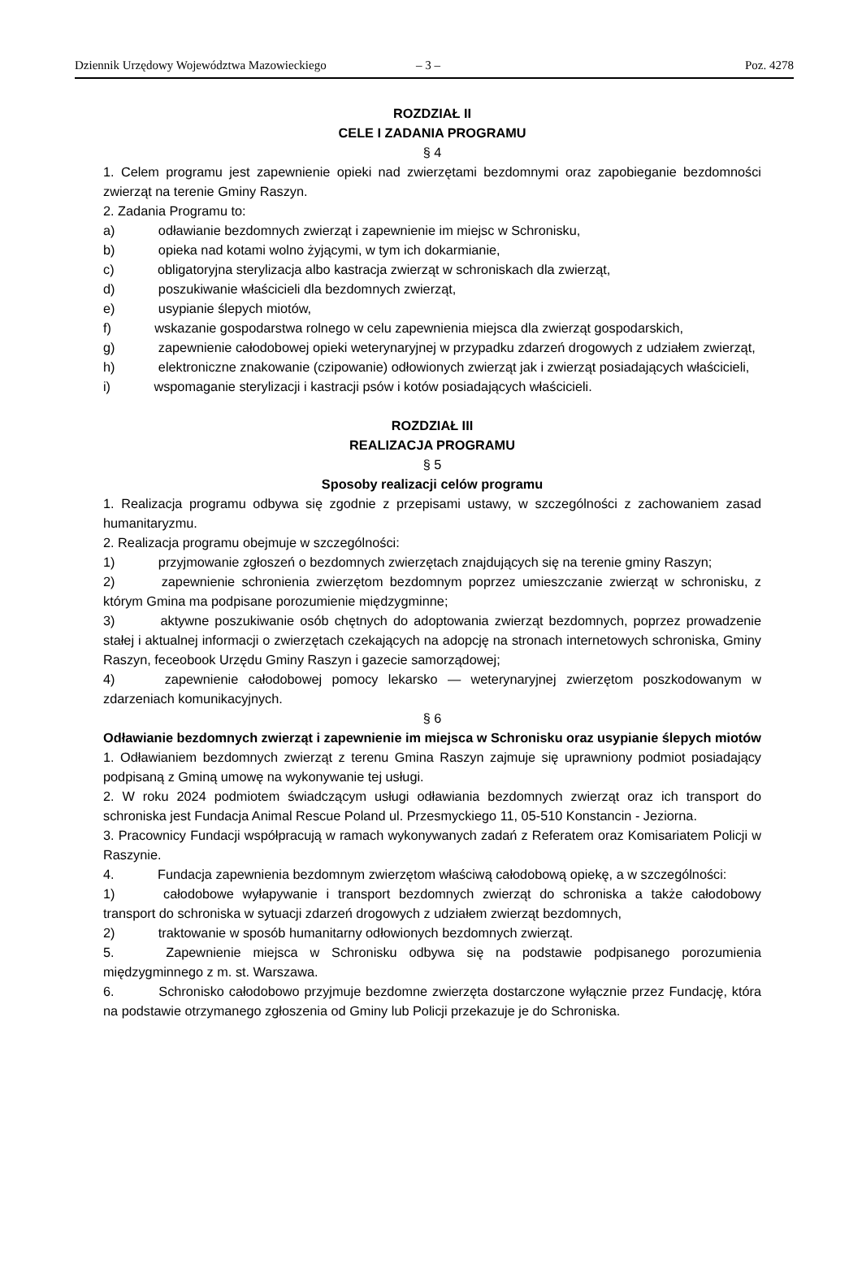Dziennik Urzędowy Województwa Mazowieckiego – 3 – Poz. 4278
ROZDZIAŁ II
CELE I ZADANIA PROGRAMU
§ 4
1. Celem programu jest zapewnienie opieki nad zwierzętami bezdomnymi oraz zapobieganie bezdomności zwierząt na terenie Gminy Raszyn.
2. Zadania Programu to:
a)    odławianie bezdomnych zwierząt i zapewnienie im miejsc w Schronisku,
b)    opieka nad kotami wolno żyjącymi, w tym ich dokarmianie,
c)    obligatoryjna sterylizacja albo kastracja zwierząt w schroniskach dla zwierząt,
d)    poszukiwanie właścicieli dla bezdomnych zwierząt,
e)    usypianie ślepych miotów,
f)    wskazanie gospodarstwa rolnego w celu zapewnienia miejsca dla zwierząt gospodarskich,
g)    zapewnienie całodobowej opieki weterynaryjnej w przypadku zdarzeń drogowych z udziałem zwierząt,
h)    elektroniczne znakowanie (czipowanie) odłowionych zwierząt jak i zwierząt posiadających właścicieli,
i)    wspomaganie sterylizacji i kastracji psów i kotów posiadających właścicieli.
ROZDZIAŁ III
REALIZACJA PROGRAMU
§ 5
Sposoby realizacji celów programu
1. Realizacja programu odbywa się zgodnie z przepisami ustawy, w szczególności z zachowaniem zasad humanitaryzmu.
2. Realizacja programu obejmuje w szczególności:
1)    przyjmowanie zgłoszeń o bezdomnych zwierzętach znajdujących się na terenie gminy Raszyn;
2)    zapewnienie schronienia zwierzętom bezdomnym poprzez umieszczanie zwierząt w schronisku, z którym Gmina ma podpisane porozumienie międzygminne;
3)    aktywne poszukiwanie osób chętnych do adoptowania zwierząt bezdomnych, poprzez prowadzenie stałej i aktualnej informacji o zwierzętach czekających na adopcję na stronach internetowych schroniska, Gminy Raszyn, feceobook Urzędu Gminy Raszyn i gazecie samorządowej;
4)    zapewnienie całodobowej pomocy lekarsko — weterynaryjnej zwierzętom poszkodowanym w zdarzeniach komunikacyjnych.
§ 6
Odławianie bezdomnych zwierząt i zapewnienie im miejsca w Schronisku oraz usypianie ślepych miotów
1. Odławianiem bezdomnych zwierząt z terenu Gmina Raszyn zajmuje się uprawniony podmiot posiadający podpisaną z Gminą umowę na wykonywanie tej usługi.
2. W roku 2024 podmiotem świadczącym usługi odławiania bezdomnych zwierząt oraz ich transport do schroniska jest Fundacja Animal Rescue Poland ul. Przesmyckiego 11, 05-510 Konstancin - Jeziorna.
3. Pracownicy Fundacji współpracują w ramach wykonywanych zadań z Referatem oraz Komisariatem Policji w Raszynie.
4.    Fundacja zapewnienia bezdomnym zwierzętom właściwą całodobową opiekę, a w szczególności:
1)    całodobowe wyłapywanie i transport bezdomnych zwierząt do schroniska a także całodobowy transport do schroniska w sytuacji zdarzeń drogowych z udziałem zwierząt bezdomnych,
2)    traktowanie w sposób humanitarny odłowionych bezdomnych zwierząt.
5.    Zapewnienie miejsca w Schronisku odbywa się na podstawie podpisanego porozumienia międzygminnego z m. st. Warszawa.
6.    Schronisko całodobowo przyjmuje bezdomne zwierzęta dostarczone wyłącznie przez Fundację, która na podstawie otrzymanego zgłoszenia od Gminy lub Policji przekazuje je do Schroniska.